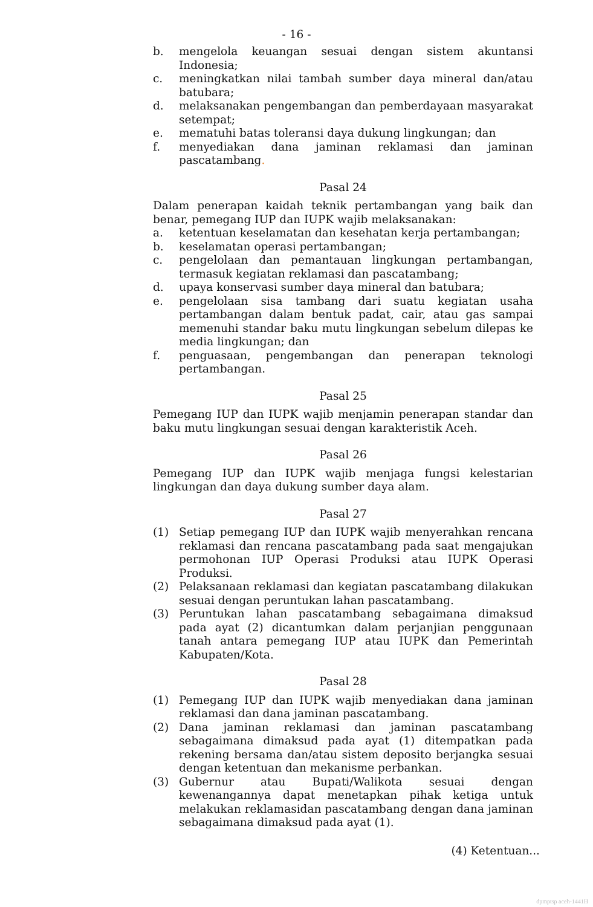- 16 -
b. mengelola keuangan sesuai dengan sistem akuntansi Indonesia;
c. meningkatkan nilai tambah sumber daya mineral dan/atau batubara;
d. melaksanakan pengembangan dan pemberdayaan masyarakat setempat;
e. mematuhi batas toleransi daya dukung lingkungan; dan
f. menyediakan dana jaminan reklamasi dan jaminan pascatambang.
Pasal 24
Dalam penerapan kaidah teknik pertambangan yang baik dan benar, pemegang IUP dan IUPK wajib melaksanakan:
a. ketentuan keselamatan dan kesehatan kerja pertambangan;
b. keselamatan operasi pertambangan;
c. pengelolaan dan pemantauan lingkungan pertambangan, termasuk kegiatan reklamasi dan pascatambang;
d. upaya konservasi sumber daya mineral dan batubara;
e. pengelolaan sisa tambang dari suatu kegiatan usaha pertambangan dalam bentuk padat, cair, atau gas sampai memenuhi standar baku mutu lingkungan sebelum dilepas ke media lingkungan; dan
f. penguasaan, pengembangan dan penerapan teknologi pertambangan.
Pasal 25
Pemegang IUP dan IUPK wajib menjamin penerapan standar dan baku mutu lingkungan sesuai dengan karakteristik Aceh.
Pasal 26
Pemegang IUP dan IUPK wajib menjaga fungsi kelestarian lingkungan dan daya dukung sumber daya alam.
Pasal 27
(1) Setiap pemegang IUP dan IUPK wajib menyerahkan rencana reklamasi dan rencana pascatambang pada saat mengajukan permohonan IUP Operasi Produksi atau IUPK Operasi Produksi.
(2) Pelaksanaan reklamasi dan kegiatan pascatambang dilakukan sesuai dengan peruntukan lahan pascatambang.
(3) Peruntukan lahan pascatambang sebagaimana dimaksud pada ayat (2) dicantumkan dalam perjanjian penggunaan tanah antara pemegang IUP atau IUPK dan Pemerintah Kabupaten/Kota.
Pasal 28
(1) Pemegang IUP dan IUPK wajib menyediakan dana jaminan reklamasi dan dana jaminan pascatambang.
(2) Dana jaminan reklamasi dan jaminan pascatambang sebagaimana dimaksud pada ayat (1) ditempatkan pada rekening bersama dan/atau sistem deposito berjangka sesuai dengan ketentuan dan mekanisme perbankan.
(3) Gubernur atau Bupati/Walikota sesuai dengan kewenangannya dapat menetapkan pihak ketiga untuk melakukan reklamasidan pascatambang dengan dana jaminan sebagaimana dimaksud pada ayat (1).
(4) Ketentuan...
dpmptsp aceh-1441H